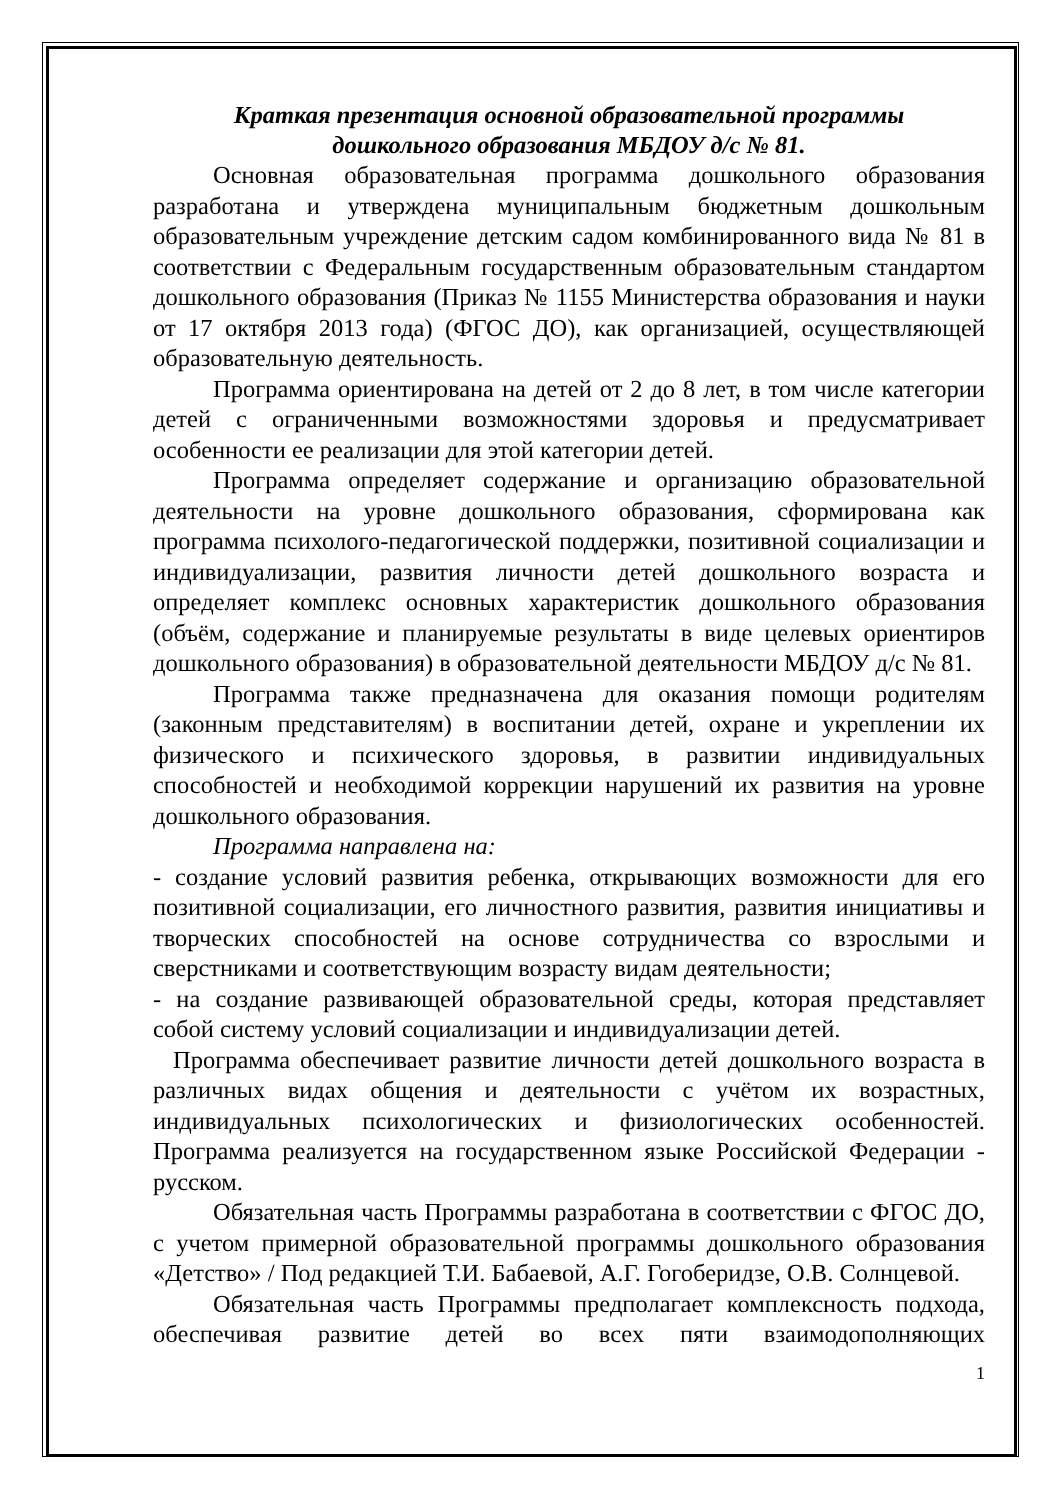Краткая презентация основной образовательной программы
дошкольного образования МБДОУ д/с № 81.
Основная образовательная программа дошкольного образования разработана и утверждена муниципальным бюджетным дошкольным образовательным учреждение детским садом комбинированного вида № 81 в соответствии с Федеральным государственным образовательным стандартом дошкольного образования (Приказ № 1155 Министерства образования и науки от 17 октября 2013 года) (ФГОС ДО), как организацией, осуществляющей образовательную деятельность.
Программа ориентирована на детей от 2 до 8 лет, в том числе категории детей с ограниченными возможностями здоровья и предусматривает особенности ее реализации для этой категории детей.
Программа определяет содержание и организацию образовательной деятельности на уровне дошкольного образования, сформирована как программа психолого-педагогической поддержки, позитивной социализации и индивидуализации, развития личности детей дошкольного возраста и определяет комплекс основных характеристик дошкольного образования (объём, содержание и планируемые результаты в виде целевых ориентиров дошкольного образования) в образовательной деятельности МБДОУ д/с № 81.
Программа также предназначена для оказания помощи родителям (законным представителям) в воспитании детей, охране и укреплении их физического и психического здоровья, в развитии индивидуальных способностей и необходимой коррекции нарушений их развития на уровне дошкольного образования.
Программа направлена на:
- создание условий развития ребенка, открывающих возможности для его позитивной социализации, его личностного развития, развития инициативы и творческих способностей на основе сотрудничества со взрослыми и сверстниками и соответствующим возрасту видам деятельности;
- на создание развивающей образовательной среды, которая представляет собой систему условий социализации и индивидуализации детей.
Программа обеспечивает развитие личности детей дошкольного возраста в различных видах общения и деятельности с учётом их возрастных, индивидуальных психологических и физиологических особенностей. Программа реализуется на государственном языке Российской Федерации - русском.
Обязательная часть Программы разработана в соответствии с ФГОС ДО, с учетом примерной образовательной программы дошкольного образования «Детство» / Под редакцией Т.И. Бабаевой, А.Г. Гогоберидзе, О.В. Солнцевой.
Обязательная часть Программы предполагает комплексность подхода, обеспечивая развитие детей во всех пяти взаимодополняющих
1